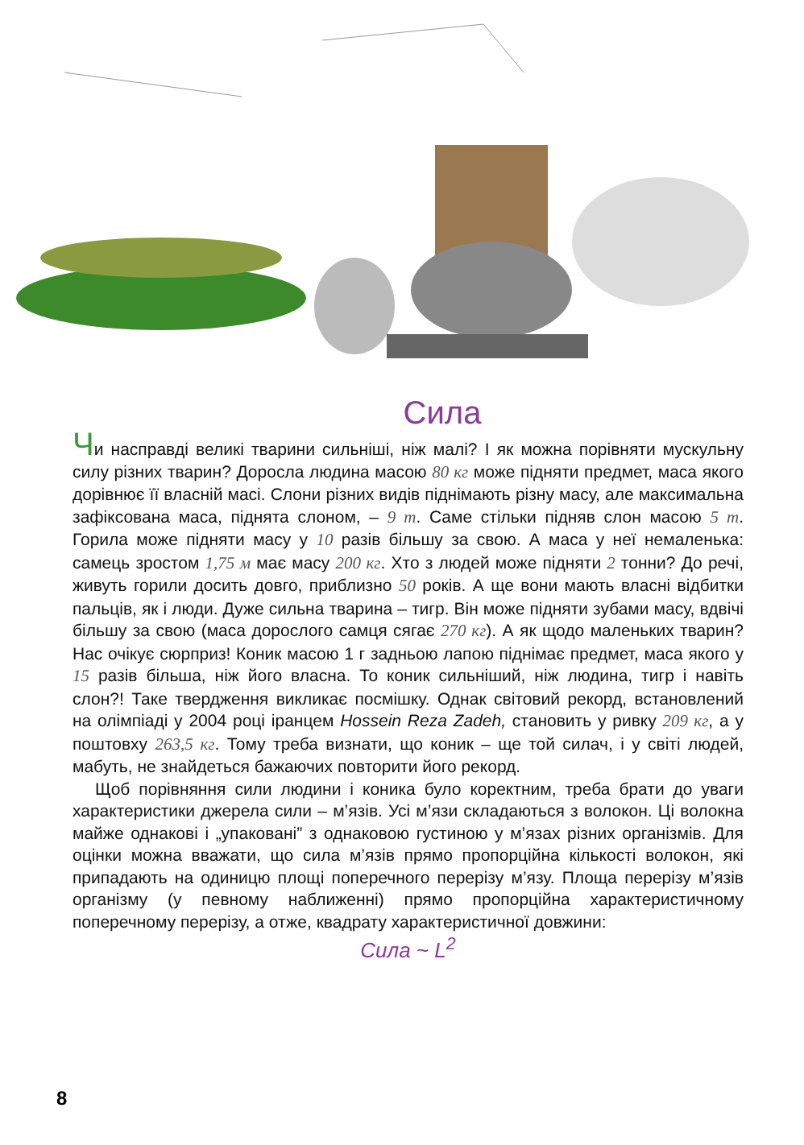Сила
Чи насправді великі тварини сильніші, ніж малі? І як можна порівняти мускульну силу різних тварин? Доросла людина масою 80 кг може підняти предмет, маса якого дорівнює її власній масі. Слони різних видів піднімають різну масу, але максимальна зафіксована маса, піднята слоном, – 9 т. Саме стільки підняв слон масою 5 т. Горила може підняти масу у 10 разів більшу за свою. А маса у неї немаленька: самець зростом 1,75 м має масу 200 кг. Хто з людей може підняти 2 тонни? До речі, живуть горили досить довго, приблизно 50 років. А ще вони мають власні відбитки пальців, як і люди. Дуже сильна тварина – тигр. Він може підняти зубами масу, вдвічі більшу за свою (маса дорослого самця сягає 270 кг). А як щодо маленьких тварин? Нас очікує сюрприз! Коник масою 1 г задньою лапою піднімає предмет, маса якого у 15 разів більша, ніж його власна. То коник сильніший, ніж людина, тигр і навіть слон?! Таке твердження викликає посмішку. Однак світовий рекорд, встановлений на олімпіаді у 2004 році іранцем Hossein Reza Zadeh, становить у ривку 209 кг, а у поштовху 263,5 кг. Тому треба визнати, що коник – ще той силач, і у світі людей, мабуть, не знайдеться бажаючих повторити його рекорд.
Щоб порівняння сили людини і коника було коректним, треба брати до уваги характеристики джерела сили – м’язів. Усі м’язи складаються з волокон. Ці волокна майже однакові і „упаковані” з однаковою густиною у м’язах різних організмів. Для оцінки можна вважати, що сила м’язів прямо пропорційна кількості волокон, які припадають на одиницю площі поперечного перерізу м’язу. Площа перерізу м’язів організму (у певному наближенні) прямо пропорційна характеристичному поперечному перерізу, а отже, квадрату характеристичної довжини:
Сила ~ L<sup>2</sup>
8